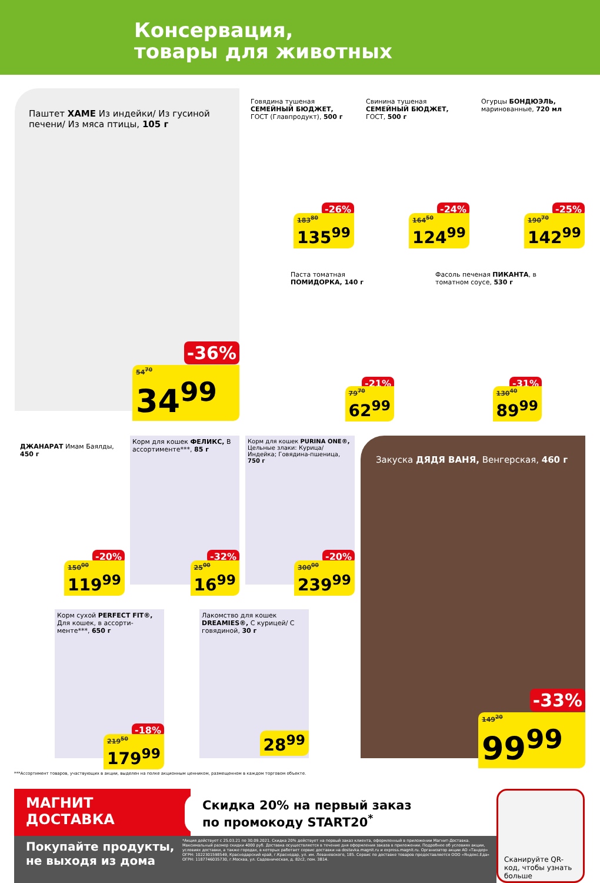Консервация,
товары для животных
Паштет ХАМЕ Из индейки/ Из гусиной печени/ Из мяса птицы, 105 г
-36%
54<sup>70</sup>
34<sup>99</sup>
Говядина тушеная СЕМЕЙНЫЙ БЮДЖЕТ, ГОСТ (Главпродукт), 500 г
-26%
183<sup>80</sup>
135<sup>99</sup>
Свинина тушеная СЕМЕЙНЫЙ БЮДЖЕТ, ГОСТ, 500 г
-24%
164<sup>50</sup>
124<sup>99</sup>
Огурцы БОНДЮЭЛЬ, маринованные, 720 мл
-25%
190<sup>70</sup>
142<sup>99</sup>
Паста томатная ПОМИДОРКА, 140 г
-21%
79<sup>70</sup>
62<sup>99</sup>
Фасоль печеная ПИКАНТА, в томатном соусе, 530 г
-31%
130<sup>40</sup>
89<sup>99</sup>
ДЖАНАРАТ Имам Баялды, 450 г
-20%
150<sup>00</sup>
119<sup>99</sup>
Корм для кошек ФЕЛИКС, В ассортименте***, 85 г
-32%
25<sup>00</sup>
16<sup>99</sup>
Корм для кошек PURINA ONE®, Цельные злаки: Курица/ Индейка; Говядина-пшеница, 750 г
-20%
300<sup>00</sup>
239<sup>99</sup>
Закуска ДЯДЯ ВАНЯ, Венгерская, 460 г
-33%
149<sup>20</sup>
99<sup>99</sup>
Корм сухой PERFECT FIT®, Для кошек, в ассорти-менте***, 650 г
-18%
219<sup>50</sup>
179<sup>99</sup>
Лакомство для кошек DREAMIES®, С курицей/ С говядиной, 30 г
28<sup>99</sup>
***Ассортимент товаров, участвующих в акции, выделен на полке акционным ценником, размещенном в каждом торговом объекте.
МАГНИТ
ДОСТАВКА
Скидка 20% на первый заказ
по промокоду START20<sup>*</sup>
Покупайте продукты,
не выходя из дома
*Акция действует с 25.03.21 по 30.09.2021. Скидка 20% действует на первый заказ клиента, оформленный в приложении Магнит-Доставка. Максимальный размер скидки 4000 руб. Доставка осуществляется в течение дня оформления заказа в приложении. Подробнее об условиях акции, условиях доставки, а также городах, в которых работает сервис доставки на dostavka.magnit.ru и express.magnit.ru. Организатор акции АО «Тандер» ОГРН: 1022301598549, Краснодарский край, г.Краснодар, ул. им. Леваневского, 185. Сервис по доставке товаров предоставляется ООО «Яндекс.Еда» ОГРН: 1187746035730, г.Москва, ул. Садовническая, д. 82с2, пом. 3В14.
Сканируйте QR-код, чтобы узнать больше